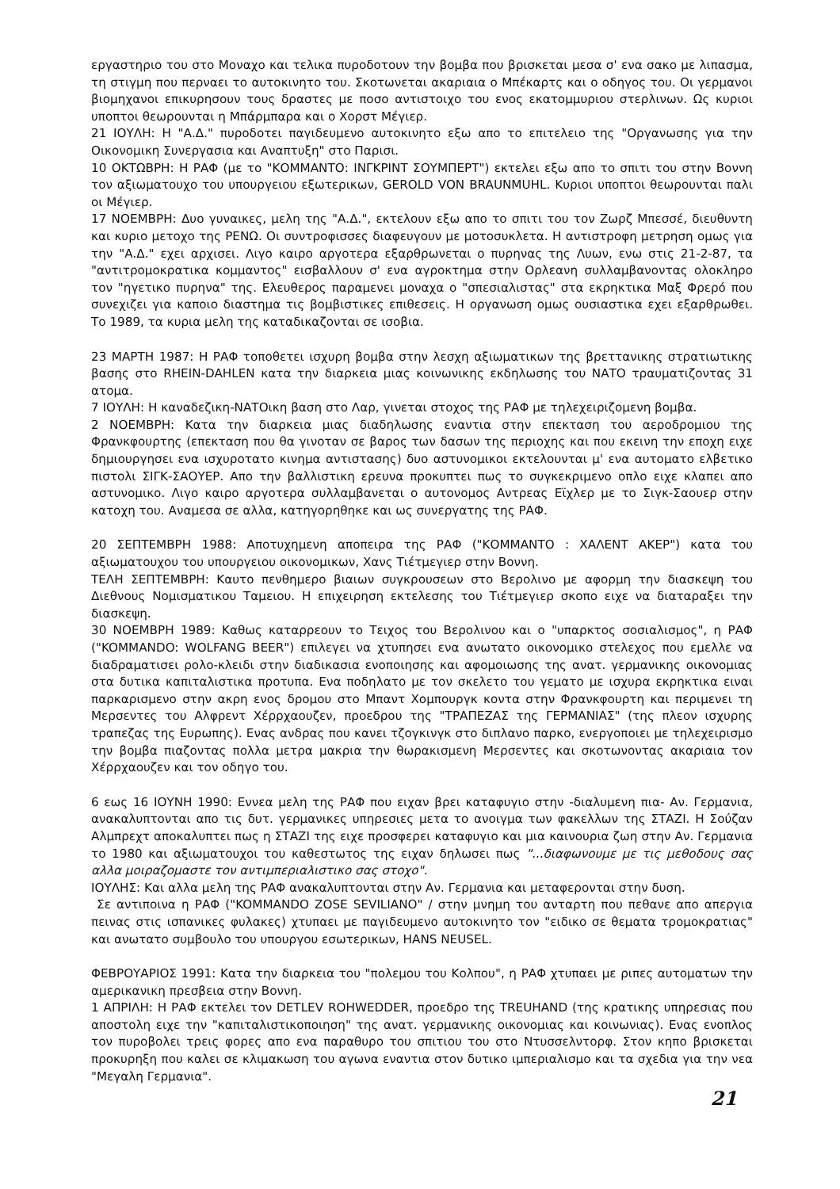εργαστηριο του στο Μοναχο και τελικα πυροδοτουν την βομβα που βρισκεται μεσα σ' ενα σακο με λιπασμα, τη στιγμη που περναει το αυτοκινητο του. Σκοτωνεται ακαριαια ο Μπέκαρτς και ο οδηγος του. Οι γερμανοι βιομηχανοι επικυρησουν τους δραστες με ποσο αντιστοιχο του ενος εκατομμυριου στερλινων. Ως κυριοι υποπτοι θεωρουνται η Μπάρμπαρα και ο Χορστ Μέγιερ.
21 ΙΟΥΛΗ: Η "Α.Δ." πυροδοτει παγιδευμενο αυτοκινητο εξω απο το επιτελειο της "Οργανωσης για την Οικονομικη Συνεργασια και Αναπτυξη" στο Παρισι.
10 ΟΚΤΩΒΡΗ: Η ΡΑΦ (με το "ΚΟΜΜΑΝΤΟ: ΙΝΓΚΡΙΝΤ ΣΟΥΜΠΕΡΤ") εκτελει εξω απο το σπιτι του στην Βοννη τον αξιωματουχο του υπουργειου εξωτερικων, GEROLD VON BRAUNMUHL. Κυριοι υποπτοι θεωρουνται παλι οι Μέγιερ.
17 ΝΟΕΜΒΡΗ: Δυο γυναικες, μελη της "Α.Δ.", εκτελουν εξω απο το σπιτι του τον Ζωρζ Μπεσσέ, διευθυντη και κυριο μετοχο της ΡΕΝΩ. Οι συντροφισσες διαφευγουν με μοτοσυκλετα. Η αντιστροφη μετρηση ομως για την "Α.Δ." εχει αρχισει. Λιγο καιρο αργοτερα εξαρθρωνεται ο πυρηνας της Λυων, ενω στις 21-2-87, τα "αντιτρομοκρατικα κομμαντος" εισβαλλουν σ' ενα αγροκτημα στην Ορλεανη συλλαμβανοντας ολοκληρο τον "ηγετικο πυρηνα" της. Ελευθερος παραμενει μοναχα ο "σπεσιαλιστας" στα εκρηκτικα Μαξ Φρερό που συνεχιζει για καποιο διαστημα τις βομβιστικες επιθεσεις. Η οργανωση ομως ουσιαστικα εχει εξαρθρωθει. Το 1989, τα κυρια μελη της καταδικαζονται σε ισοβια.
23 ΜΑΡΤΗ 1987: Η ΡΑΦ τοποθετει ισχυρη βομβα στην λεσχη αξιωματικων της βρεττανικης στρατιωτικης βασης στο RHEIN-DAHLEN κατα την διαρκεια μιας κοινωνικης εκδηλωσης του ΝΑΤΟ τραυματιζοντας 31 ατομα.
7 ΙΟΥΛΗ: Η καναδεζικη-ΝΑΤΟικη βαση στο Λαρ, γινεται στοχος της ΡΑΦ με τηλεχειριζομενη βομβα.
2 ΝΟΕΜΒΡΗ: Κατα την διαρκεια μιας διαδηλωσης εναντια στην επεκταση του αεροδρομιου της Φρανκφουρτης (επεκταση που θα γινοταν σε βαρος των δασων της περιοχης και που εκεινη την εποχη ειχε δημιουργησει ενα ισχυροτατο κινημα αντιστασης) δυο αστυνομικοι εκτελουνται μ' ενα αυτοματο ελβετικο πιστολι ΣΙΓΚ-ΣΑΟΥΕΡ. Απο την βαλλιστικη ερευνα προκυπτει πως το συγκεκριμενο οπλο ειχε κλαπει απο αστυνομικο. Λιγο καιρο αργοτερα συλλαμβανεται ο αυτονομος Αντρεας Εϊχλερ με το Σιγκ-Σαουερ στην κατοχη του. Αναμεσα σε αλλα, κατηγορηθηκε και ως συνεργατης της ΡΑΦ.
20 ΣΕΠΤΕΜΒΡΗ 1988: Αποτυχημενη αποπειρα της ΡΑΦ ("ΚΟΜΜΑΝΤΟ : ΧΑΛΕΝΤ ΑΚΕΡ") κατα του αξιωματουχου του υπουργειου οικονομικων, Χανς Τιέτμεγιερ στην Βοννη.
ΤΕΛΗ ΣΕΠΤΕΜΒΡΗ: Καυτο πενθημερο βιαιων συγκρουσεων στο Βερολινο με αφορμη την διασκεψη του Διεθνους Νομισματικου Ταμειου. Η επιχειρηση εκτελεσης του Τιέτμεγιερ σκοπο ειχε να διαταραξει την διασκεψη.
30 ΝΟΕΜΒΡΗ 1989: Καθως καταρρεουν το Τειχος του Βερολινου και ο "υπαρκτος σοσιαλισμος", η ΡΑΦ ("KOMMANDO: WOLFANG BEER") επιλεγει να χτυπησει ενα ανωτατο οικονομικο στελεχος που εμελλε να διαδραματισει ρολο-κλειδι στην διαδικασια ενοποιησης και αφομοιωσης της ανατ. γερμανικης οικονομιας στα δυτικα καπιταλιστικα προτυπα. Ενα ποδηλατο με τον σκελετο του γεματο με ισχυρα εκρηκτικα ειναι παρκαρισμενο στην ακρη ενος δρομου στο Μπαντ Χομπουργκ κοντα στην Φρανκφουρτη και περιμενει τη Μερσεντες του Αλφρεντ Χέρρχαουζεν, προεδρου της "ΤΡΑΠΕΖΑΣ της ΓΕΡΜΑΝΙΑΣ" (της πλεον ισχυρης τραπεζας της Ευρωπης). Ενας ανδρας που κανει τζογκινγκ στο διπλανο παρκο, ενεργοποιει με τηλεχειρισμο την βομβα πιαζοντας πολλα μετρα μακρια την θωρακισμενη Μερσεντες και σκοτωνοντας ακαριαια τον Χέρρχαουζεν και τον οδηγο του.
6 εως 16 ΙΟΥΝΗ 1990: Εννεα μελη της ΡΑΦ που ειχαν βρει καταφυγιο στην -διαλυμενη πια- Αν. Γερμανια, ανακαλυπτονται απο τις δυτ. γερμανικες υπηρεσιες μετα το ανοιγμα των φακελλων της ΣΤΑΖΙ. Η Σούζαν Αλμπρεχτ αποκαλυπτει πως η ΣΤΑΖΙ της ειχε προσφερει καταφυγιο και μια καινουρια ζωη στην Αν. Γερμανια το 1980 και αξιωματουχοι του καθεστωτος της ειχαν δηλωσει πως "...διαφωνουμε με τις μεθοδους σας αλλα μοιραζομαστε τον αντιμπεριαλιστικο σας στοχο".
ΙΟΥΛΗΣ: Και αλλα μελη της ΡΑΦ ανακαλυπτονται στην Αν. Γερμανια και μεταφερονται στην δυση.
Σε αντιποινα η ΡΑΦ ("KOMMANDO ZOSE SEVILIANO" / στην μνημη του ανταρτη που πεθανε απο απεργια πεινας στις ισπανικες φυλακες) χτυπαει με παγιδευμενο αυτοκινητο τον "ειδικο σε θεματα τρομοκρατιας" και ανωτατο συμβουλο του υπουργου εσωτερικων, HANS NEUSEL.
ΦΕΒΡΟΥΑΡΙΟΣ 1991: Κατα την διαρκεια του "πολεμου του Κολπου", η ΡΑΦ χτυπαει με ριπες αυτοματων την αμερικανικη πρεσβεια στην Βοννη.
1 ΑΠΡΙΛΗ: Η ΡΑΦ εκτελει τον DETLEV ROHWEDDER, προεδρο της TREUHAND (της κρατικης υπηρεσιας που αποστολη ειχε την "καπιταλιστικοποιηση" της ανατ. γερμανικης οικονομιας και κοινωνιας). Ενας ενοπλος τον πυροβολει τρεις φορες απο ενα παραθυρο του σπιτιου του στο Ντυσσελντορφ. Στον κηπο βρισκεται προκυρηξη που καλει σε κλιμακωση του αγωνα εναντια στον δυτικο ιμπεριαλισμο και τα σχεδια για την νεα "Μεγαλη Γερμανια".
21